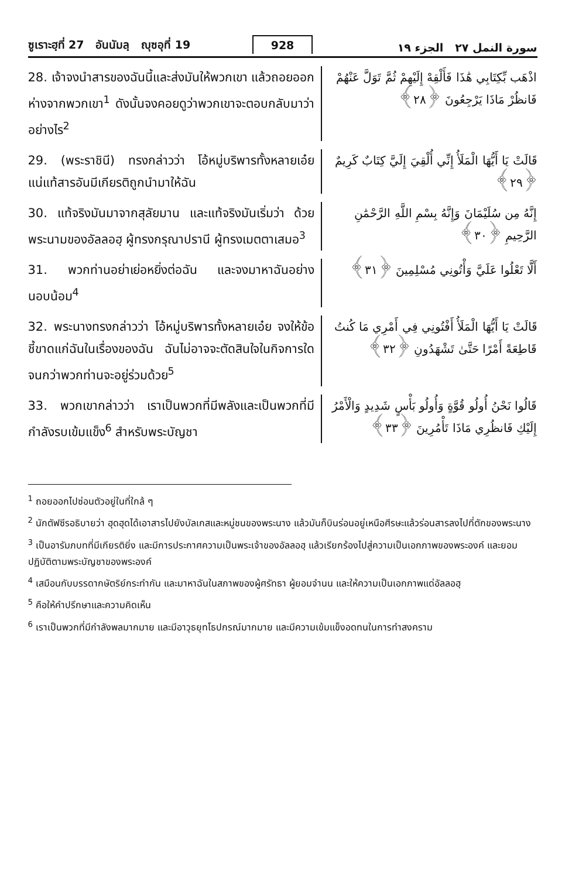ซูเราะฮฺที่ 27 อันนัมลฺ ญุซอุที่ 19 928 سورة النمل ٢٧ الجزء ١٩
28. เจ้าจงนำสารของฉันนี้และส่งมันให้พวกเขา แล้วถอยออกห่างจากพวกเขา<sup>1</sup> ดังนั้นจงคอยดูว่าพวกเขาจะตอบกลับมาว่าอย่างไร<sup>2</sup>
اذْهَب بِّكِتَابِي هَٰذَا فَأَلْقِهْ إِلَيْهِمْ ثُمَّ تَوَلَّ عَنْهُمْ فَانظُرْ مَاذَا يَرْجِعُونَ ﴿٢٨﴾
29. (พระราชินี) ทรงกล่าวว่า โอ้หมู่บริพารทั้งหลายเอ๋ย แน่แท้สารอันมีเกียรติถูกนำมาให้ฉัน
قَالَتْ يَا أَيُّهَا الْمَلَأُ إِنِّي أُلْقِيَ إِلَيَّ كِتَابٌ كَرِيمٌ ﴿٢٩﴾
30. แท้จริงมันมาจากสุลัยมาน และแท้จริงมันเริ่มว่า ด้วยพระนามของอัลลอฮฺ ผู้ทรงกรุณาปรานี ผู้ทรงเมตตาเสมอ<sup>3</sup>
إِنَّهُ مِن سُلَيْمَانَ وَإِنَّهُ بِسْمِ اللَّهِ الرَّحْمَٰنِ الرَّحِيمِ ﴿٣٠﴾
31. พวกท่านอย่าเย่อหยิ่งต่อฉัน และจงมาหาฉันอย่างนอบน้อม<sup>4</sup>
أَلَّا تَعْلُوا عَلَيَّ وَأْتُونِي مُسْلِمِينَ ﴿٣١﴾
32. พระนางทรงกล่าวว่า โอ้หมู่บริพารทั้งหลายเอ๋ย จงให้ข้อชี้ขาดแก่ฉันในเรื่องของฉัน ฉันไม่อาจจะตัดสินใจในกิจการใด จนกว่าพวกท่านจะอยู่ร่วมด้วย<sup>5</sup>
قَالَتْ يَا أَيُّهَا الْمَلَأُ أَفْتُونِي فِي أَمْرِي مَا كُنتُ قَاطِعَةً أَمْرًا حَتَّىٰ تَشْهَدُونِ ﴿٣٢﴾
33. พวกเขากล่าวว่า เราเป็นพวกที่มีพลังและเป็นพวกที่มีกำลังรบเข้มแข็ง<sup>6</sup> สำหรับพระบัญชา
قَالُوا نَحْنُ أُولُو قُوَّةٍ وَأُولُو بَأْسٍ شَدِيدٍ وَالْأَمْرُ إِلَيْكِ فَانظُرِي مَاذَا تَأْمُرِينَ ﴿٣٣﴾
<sup>1</sup> ถอยออกไปซ่อนตัวอยู่ในที่ใกล้ ๆ
<sup>2</sup> นักตัฟซีรอธิบายว่า ฮุดฮุดได้เอาสารไปยังบัลเกสและหมู่ชนของพระนาง แล้วมันก็บินร่อนอยู่เหนือศีรษะแล้วร่อนสารลงไปที่ตักของพระนาง
<sup>3</sup> เป็นอารัมภบทที่มีเกียรติยิ่ง และมีการประกาศความเป็นพระเจ้าของอัลลอฮฺ แล้วเรียกร้องไปสู่ความเป็นเอกภาพของพระองค์ และยอมปฏิบัติตามพระบัญชาของพระองค์
<sup>4</sup> เสมือนกับบรรดากษัตริย์กระทำกัน และมาหาฉันในสภาพของผู้ศรัทธา ผู้ยอมจำนน และให้ความเป็นเอกภาพแด่อัลลอฮฺ
<sup>5</sup> คือให้คำปรึกษาและความคิดเห็น
<sup>6</sup> เราเป็นพวกที่มีกำลังพลมากมาย และมีอาวุธยุทโธปกรณ์มากมาย และมีความเข้มแข็งอดทนในการทำสงคราม